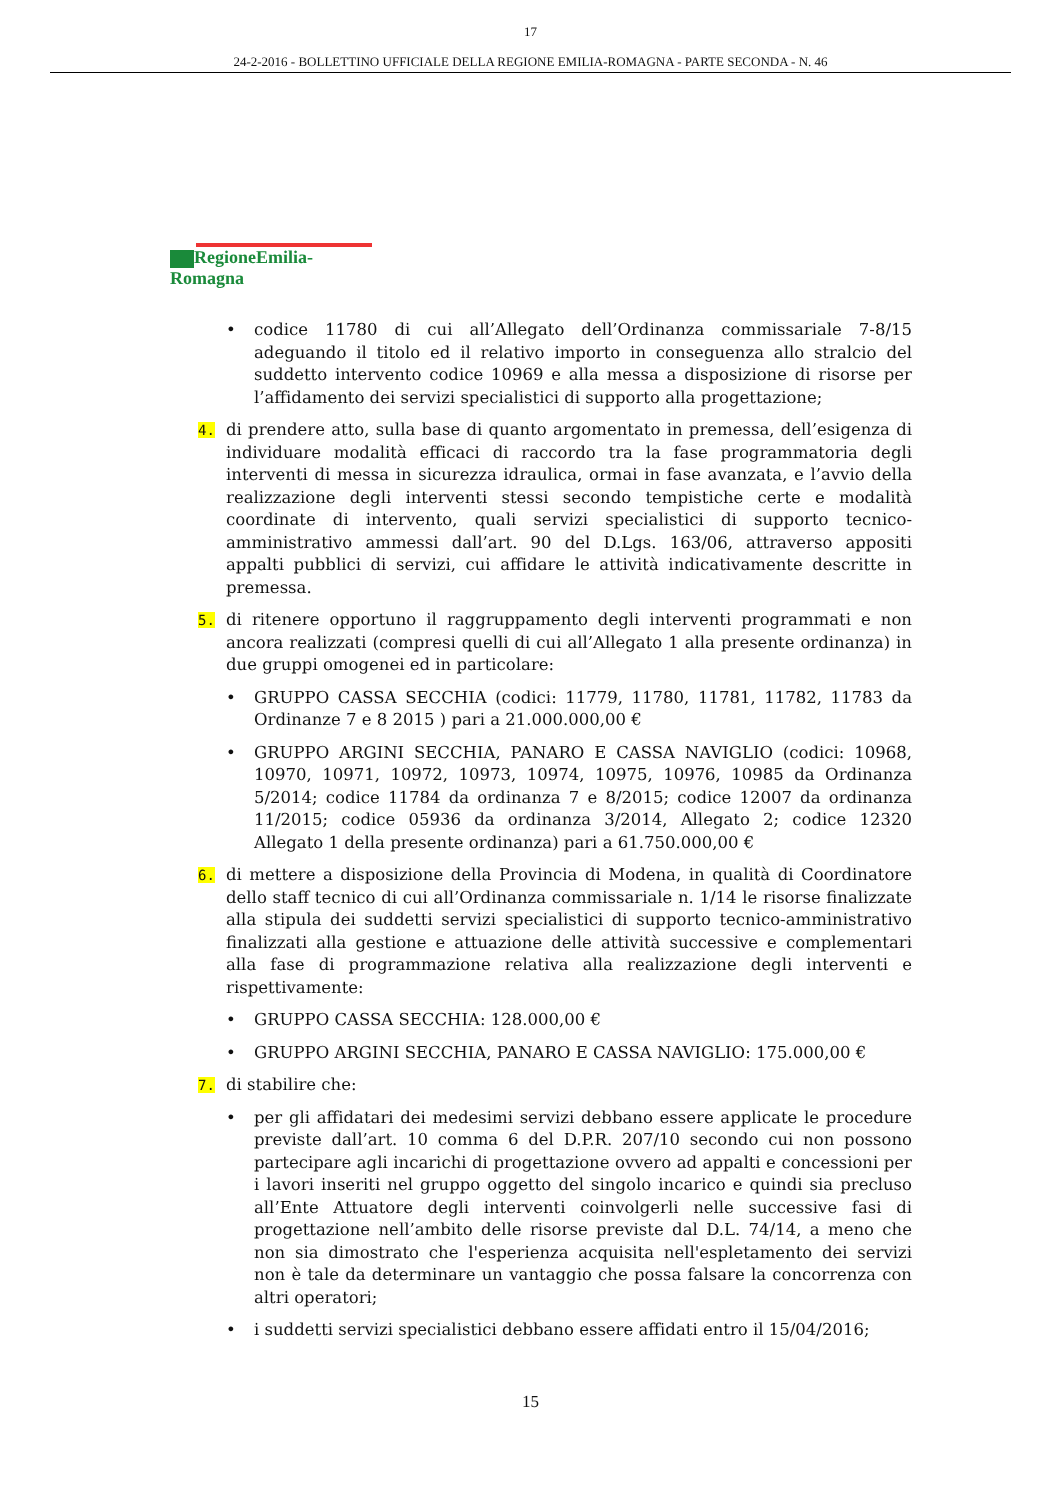17
24-2-2016 - BOLLETTINO UFFICIALE DELLA REGIONE EMILIA-ROMAGNA - PARTE SECONDA - N. 46
RegioneEmilia-Romagna
• codice 11780 di cui all’Allegato dell’Ordinanza commissariale 7-8/15 adeguando il titolo ed il relativo importo in conseguenza allo stralcio del suddetto intervento codice 10969 e alla messa a disposizione di risorse per l’affidamento dei servizi specialistici di supporto alla progettazione;
4.
di prendere atto, sulla base di quanto argomentato in premessa, dell’esigenza di individuare modalità efficaci di raccordo tra la fase programmatoria degli interventi di messa in sicurezza idraulica, ormai in fase avanzata, e l’avvio della realizzazione degli interventi stessi secondo tempistiche certe e modalità coordinate di intervento, quali servizi specialistici di supporto tecnico-amministrativo ammessi dall’art. 90 del D.Lgs. 163/06, attraverso appositi appalti pubblici di servizi, cui affidare le attività indicativamente descritte in premessa.
5.
di ritenere opportuno il raggruppamento degli interventi programmati e non ancora realizzati (compresi quelli di cui all’Allegato 1 alla presente ordinanza) in due gruppi omogenei ed in particolare:
• GRUPPO CASSA SECCHIA (codici: 11779, 11780, 11781, 11782, 11783 da Ordinanze 7 e 8 2015 ) pari a 21.000.000,00 €
• GRUPPO ARGINI SECCHIA, PANARO E CASSA NAVIGLIO (codici: 10968, 10970, 10971, 10972, 10973, 10974, 10975, 10976, 10985 da Ordinanza 5/2014; codice 11784 da ordinanza 7 e 8/2015; codice 12007 da ordinanza 11/2015; codice 05936 da ordinanza 3/2014, Allegato 2; codice 12320 Allegato 1 della presente ordinanza) pari a 61.750.000,00 €
6.
di mettere a disposizione della Provincia di Modena, in qualità di Coordinatore dello staff tecnico di cui all’Ordinanza commissariale n. 1/14 le risorse finalizzate alla stipula dei suddetti servizi specialistici di supporto tecnico-amministrativo finalizzati alla gestione e attuazione delle attività successive e complementari alla fase di programmazione relativa alla realizzazione degli interventi e rispettivamente:
• GRUPPO CASSA SECCHIA: 128.000,00 €
• GRUPPO ARGINI SECCHIA, PANARO E CASSA NAVIGLIO: 175.000,00 €
7.
di stabilire che:
• per gli affidatari dei medesimi servizi debbano essere applicate le procedure previste dall’art. 10 comma 6 del D.P.R. 207/10 secondo cui non possono partecipare agli incarichi di progettazione ovvero ad appalti e concessioni per i lavori inseriti nel gruppo oggetto del singolo incarico e quindi sia precluso all’Ente Attuatore degli interventi coinvolgerli nelle successive fasi di progettazione nell’ambito delle risorse previste dal D.L. 74/14, a meno che non sia dimostrato che l'esperienza acquisita nell'espletamento dei servizi non è tale da determinare un vantaggio che possa falsare la concorrenza con altri operatori;
• i suddetti servizi specialistici debbano essere affidati entro il 15/04/2016;
15